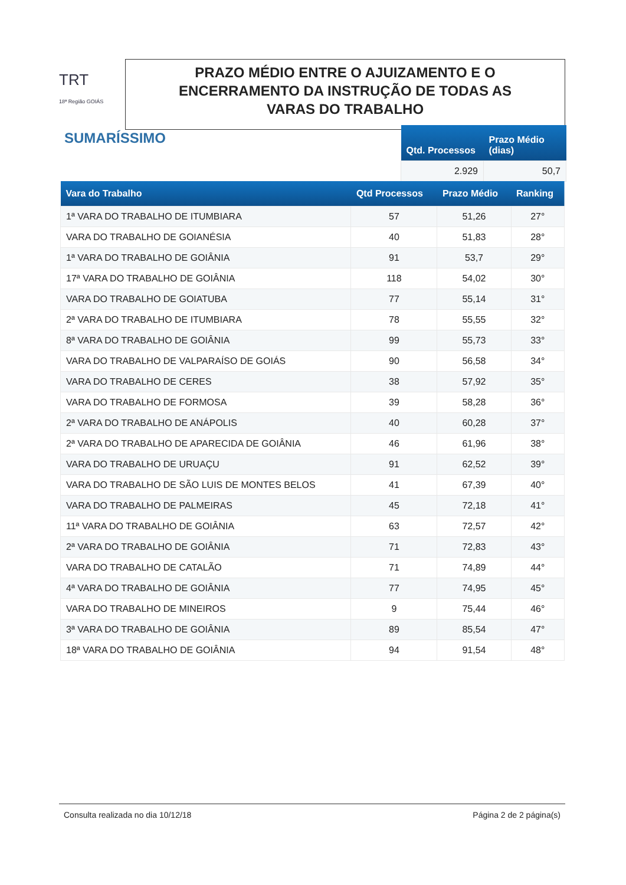TRT
18ª Região GOIÁS
PRAZO MÉDIO ENTRE O AJUIZAMENTO E O
ENCERRAMENTO DA INSTRUÇÃO DE TODAS AS
VARAS DO TRABALHO
SUMARÍSSIMO
| Qtd. Processos | Prazo Médio (dias) |
| --- | --- |
| 2.929 | 50,7 |
| Vara do Trabalho | Qtd Processos | Prazo Médio | Ranking |
| --- | --- | --- | --- |
| 1ª VARA DO TRABALHO DE ITUMBIARA | 57 | 51,26 | 27° |
| VARA DO TRABALHO DE GOIANÉSIA | 40 | 51,83 | 28° |
| 1ª VARA DO TRABALHO DE GOIÂNIA | 91 | 53,7 | 29° |
| 17ª VARA DO TRABALHO DE GOIÂNIA | 118 | 54,02 | 30° |
| VARA DO TRABALHO DE GOIATUBA | 77 | 55,14 | 31° |
| 2ª VARA DO TRABALHO DE ITUMBIARA | 78 | 55,55 | 32° |
| 8ª VARA DO TRABALHO DE GOIÂNIA | 99 | 55,73 | 33° |
| VARA DO TRABALHO DE VALPARAÍSO DE GOIÁS | 90 | 56,58 | 34° |
| VARA DO TRABALHO DE CERES | 38 | 57,92 | 35° |
| VARA DO TRABALHO DE FORMOSA | 39 | 58,28 | 36° |
| 2ª VARA DO TRABALHO DE ANÁPOLIS | 40 | 60,28 | 37° |
| 2ª VARA DO TRABALHO DE APARECIDA DE GOIÂNIA | 46 | 61,96 | 38° |
| VARA DO TRABALHO DE URUAÇU | 91 | 62,52 | 39° |
| VARA DO TRABALHO DE SÃO LUIS DE MONTES BELOS | 41 | 67,39 | 40° |
| VARA DO TRABALHO DE PALMEIRAS | 45 | 72,18 | 41° |
| 11ª VARA DO TRABALHO DE GOIÂNIA | 63 | 72,57 | 42° |
| 2ª VARA DO TRABALHO DE GOIÂNIA | 71 | 72,83 | 43° |
| VARA DO TRABALHO DE CATALÃO | 71 | 74,89 | 44° |
| 4ª VARA DO TRABALHO DE GOIÂNIA | 77 | 74,95 | 45° |
| VARA DO TRABALHO DE MINEIROS | 9 | 75,44 | 46° |
| 3ª VARA DO TRABALHO DE GOIÂNIA | 89 | 85,54 | 47° |
| 18ª VARA DO TRABALHO DE GOIÂNIA | 94 | 91,54 | 48° |
Consulta realizada no dia 10/12/18 Página 2 de 2 página(s)